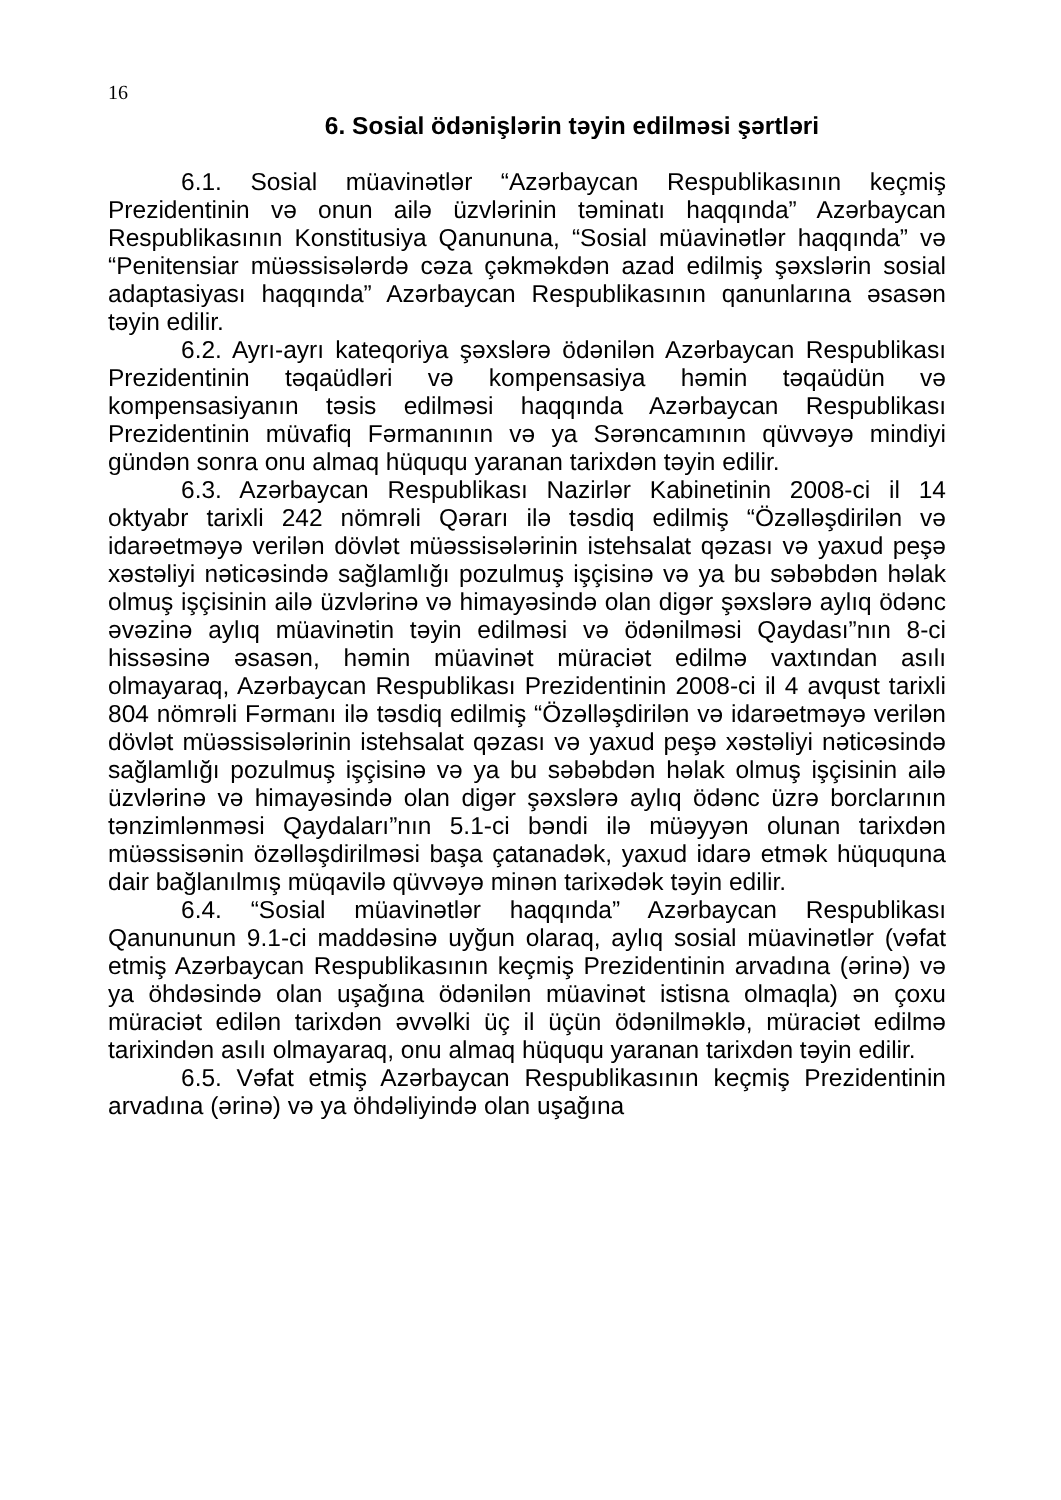16
6. Sosial ödənişlərin təyin edilməsi şərtləri
6.1. Sosial müavinətlər “Azərbaycan Respublikasının keçmiş Prezidentinin və onun ailə üzvlərinin təminatı haqqında” Azərbaycan Respublikasının Konstitusiya Qanununa, “Sosial müavinətlər haqqında” və “Penitensiar müəssisələrdə cəza çəkməkdən azad edilmiş şəxslərin sosial adaptasiyası haqqında” Azərbaycan Respublikasının qanunlarına əsasən təyin edilir.
6.2. Ayrı-ayrı kateqoriya şəxslərə ödənilən Azərbaycan Respublikası Prezidentinin təqaüdləri və kompensasiya həmin təqaüdün və kompensasiyanın təsis edilməsi haqqında Azərbaycan Respublikası Prezidentinin müvafiq Fərmanının və ya Sərəncamının qüvvəyə mindiyi gündən sonra onu almaq hüququ yaranan tarixdən təyin edilir.
6.3. Azərbaycan Respublikası Nazirlər Kabinetinin 2008-ci il 14 oktyabr tarixli 242 nömrəli Qərarı ilə təsdiq edilmiş “Özəlləşdirilən və idarəetməyə verilən dövlət müəssisələrinin istehsalat qəzası və yaxud peşə xəstəliyi nəticəsində sağlamlığı pozulmuş işçisinə və ya bu səbəbdən həlak olmuş işçisinin ailə üzvlərinə və himayəsində olan digər şəxslərə aylıq ödənc əvəzinə aylıq müavinətin təyin edilməsi və ödənilməsi Qaydası”nın 8-ci hissəsinə əsasən, həmin müavinət müraciət edilmə vaxtından asılı olmayaraq, Azərbaycan Respublikası Prezidentinin 2008-ci il 4 avqust tarixli 804 nömrəli Fərmanı ilə təsdiq edilmiş “Özəlləşdirilən və idarəetməyə verilən dövlət müəssisələrinin istehsalat qəzası və yaxud peşə xəstəliyi nəticəsində sağlamlığı pozulmuş işçisinə və ya bu səbəbdən həlak olmuş işçisinin ailə üzvlərinə və himayəsində olan digər şəxslərə aylıq ödənc üzrə borclarının tənzimlənməsi Qaydaları”nın 5.1-ci bəndi ilə müəyyən olunan tarixdən müəssisənin özəlləşdirilməsi başa çatanadək, yaxud idarə etmək hüququna dair bağlanılmış müqavilə qüvvəyə minən tarixədək təyin edilir.
6.4. “Sosial müavinətlər haqqında” Azərbaycan Respublikası Qanununun 9.1-ci maddəsinə uyğun olaraq, aylıq sosial müavinətlər (vəfat etmiş Azərbaycan Respublikasının keçmiş Prezidentinin arvadına (ərinə) və ya öhdəsində olan uşağına ödənilən müavinət istisna olmaqla) ən çoxu müraciət edilən tarixdən əvvəlki üç il üçün ödənilməklə, müraciət edilmə tarixindən asılı olmayaraq, onu almaq hüququ yaranan tarixdən təyin edilir.
6.5. Vəfat etmiş Azərbaycan Respublikasının keçmiş Prezidentinin arvadına (ərinə) və ya öhdəliyində olan uşağına